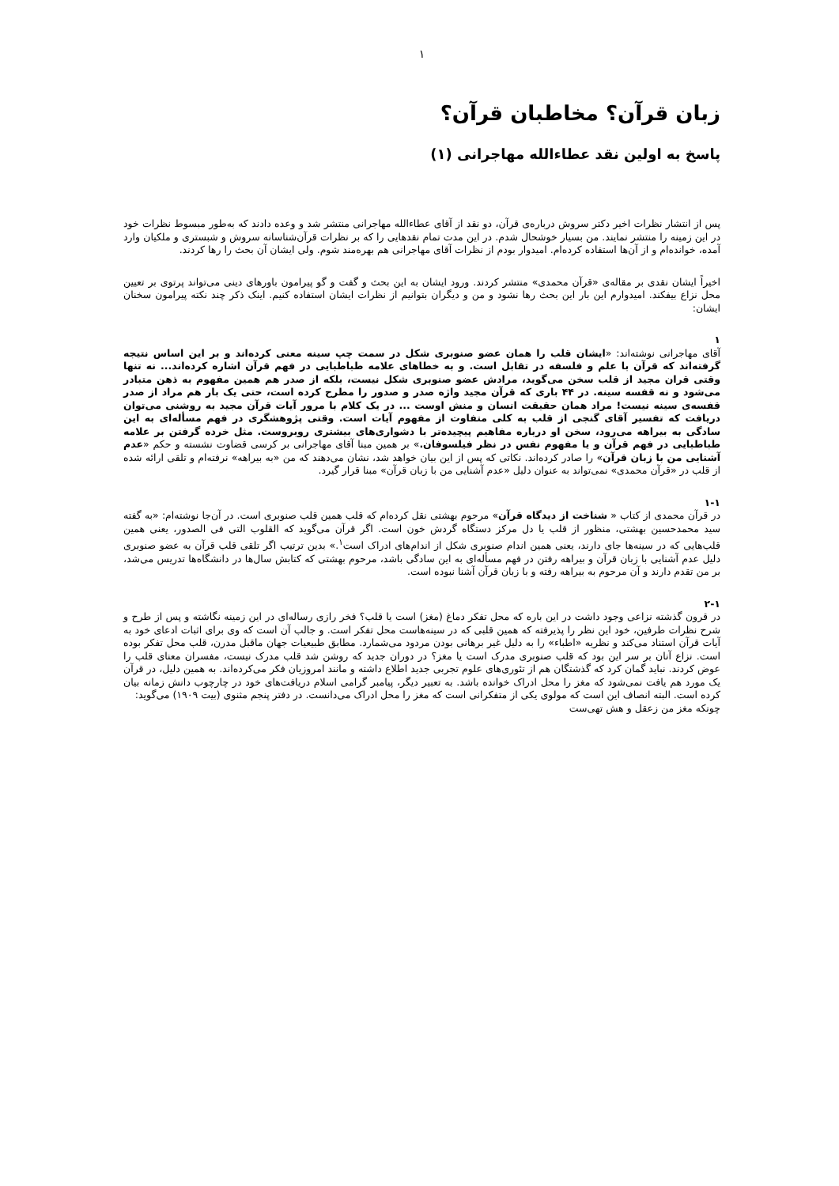۱
زبان قرآن؟ مخاطبان قرآن؟
پاسخ به اولین نقد عطاءالله مهاجرانی (۱)
پس از انتشار نظرات اخیر دکتر سروش دربارەی قرآن، دو نقد از آقای عطاءالله مهاجرانی منتشر شد و وعده دادند که به‌طور مبسوط نظرات خود در این زمینه را منتشر نمایند. من بسیار خوشحال شدم. در این مدت تمام نقدهایی را که بر نظرات قرآن‌شناسانه سروش و شبستری و ملکیان وارد آمده، خوانده‌ام و از آن‌ها استفاده کرده‌ام. امیدوار بودم از نظرات آقای مهاجرانی هم بهره‌مند شوم. ولی ایشان آن بحث را رها کردند.
اخیراً ایشان نقدی بر مقالەی «قرآن محمدی» منتشر کردند. ورود ایشان به این بحث و گفت و گو پیرامون باورهای دینی می‌تواند پرتوی بر تعیین محل نزاع بیفکند. امیدوارم این بار این بحث رها نشود و من و دیگران بتوانیم از نظرات ایشان استفاده کنیم. اینک ذکر چند نکته پیرامون سخنان ایشان:
۱
آقای مهاجرانی نوشته‌اند: «ایشان قلب را همان عضو صنوبری شکل در سمت چپ سینه معنی کرده‌اند و بر این اساس نتیجه گرفته‌اند که قرآن با علم و فلسفه در تقابل است. و به خطاهای علامه طباطبایی در فهم قرآن اشاره کرده‌اند... نه تنها وقتی قران مجید از قلب سخن می‌گوید، مرادش عضو صنوبری شکل نیست، بلکه از صدر هم همین مفهوم به ذهن متبادر می‌شود و نه قفسه سینه. در ۴۴ باری که قرآن مجید واژه صدر و صدور را مطرح کرده است، حتی یک بار هم مراد از صدر قفسەی سینه نیست! مراد همان حقیقت انسان و منش اوست ... در یک کلام با مرور آیات قرآن مجید به روشنی می‌توان دریافت که تفسیر آقای گنجی از قلب به کلی متفاوت از مفهوم آیات است. وقتی پژوهشگری در فهم مسأله‌ای به این سادگی به بیراهه می‌رود، سخن او درباره مفاهیم پیچیده‌تر با دشواری‌های بیشتری روبروست. مثل خرده گرفتن بر علامه طباطبایی در فهم قرآن و یا مفهوم نفس در نظر فیلسوفان.» بر همین مبنا آقای مهاجرانی بر کرسی قضاوت نشسته و حکم «عدم آشنایی من با زبان قرآن» را صادر کرده‌اند. نکاتی که پس از این بیان خواهد شد، نشان می‌دهند که من «به بیراهه» نرفته‌ام و تلقی ارائه شده از قلب در «قرآن محمدی» نمی‌تواند به عنوان دلیل «عدم آشنایی من با زبان قرآن» مبنا قرار گیرد.
۱-۱
در قرآن محمدی از کتاب « شناخت از دیدگاه قرآن» مرحوم بهشتی نقل کرده‌ام که قلب همین قلب صنوبری است. در آن‌جا نوشته‌ام: «به گفته سید محمدحسین بهشتی، منظور از قلب یا دل مرکز دستگاه گردش خون است. اگر قرآن می‌گوید که القلوب التی فی الصدور، یعنی همین قلب‌هایی که در سینه‌ها جای دارند، یعنی همین اندام صنوبری شکل از اندام‌های ادراک است<sup>۱</sup>.» بدین ترتیب اگر تلقی قلب قرآن به عضو صنوبری دلیل عدم آشنایی با زبان قرآن و بیراهه رفتن در فهم مسأله‌ای به این سادگی باشد، مرحوم بهشتی که کتابش سال‌ها در دانشگاه‌ها تدریس می‌شد، بر من تقدم دارند و آن مرحوم به بیراهه رفته و با زبان قرآن آشنا نبوده است.
۲-۱
در قرون گذشته نزاعی وجود داشت در این باره که محل تفکر دماغ (مغز) است یا قلب؟ فخر رازی رساله‌ای در این زمینه نگاشته و پس از طرح و شرح نظرات طرفین، خود این نظر را پذیرفته که همین قلبی که در سینه‌هاست محل تفکر است. و جالب آن است که وی برای اثبات ادعای خود به آیات قرآن استناد می‌کند و نظریه «اطباء» را به دلیل غیر برهانی بودن مردود می‌شمارد. مطابق طبیعیات جهان ماقبل مدرن، قلب محل تفکر بوده است. نزاع آنان بر سر این بود که قلب صنوبری مدرک است یا مغز؟ در دوران جدید که روشن شد قلب مدرک نیست، مفسران معنای قلب را عوض کردند. نباید گمان کرد که گذشتگان هم از تئوری‌های علوم تجربی جدید اطلاع داشته و مانند امروزیان فکر می‌کرده‌اند. به همین دلیل، در قرآن یک مورد هم یافت نمی‌شود که مغز را محل ادراک خوانده باشد. به تعبیر دیگر، پیامبر گرامی اسلام دریافت‌های خود در چارچوب دانش زمانه بیان کرده است. البته انصاف این است که مولوی یکی از متفکرانی است که مغز را محل ادراک می‌دانست. در دفتر پنجم مثنوی (بیت ۱۹۰۹) می‌گوید:
چونکه مغز من زعقل و هش تهی‌ست